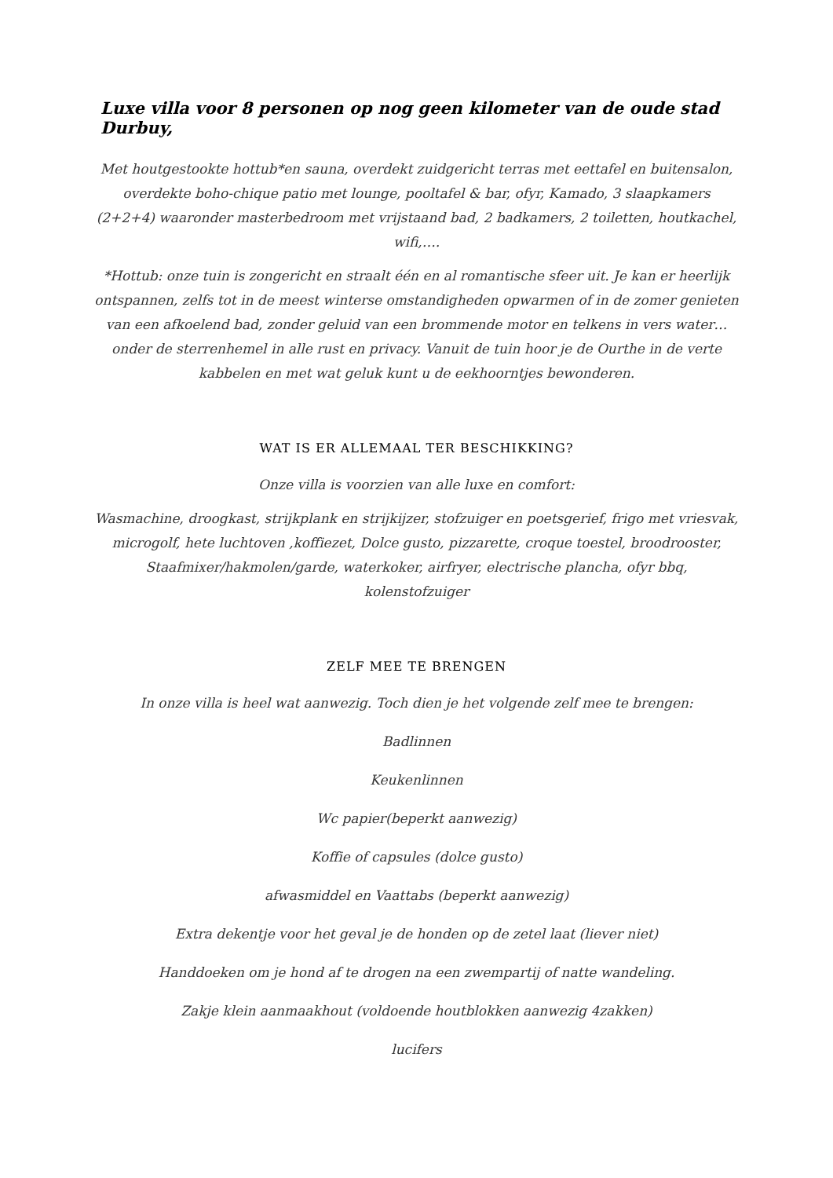Luxe villa voor 8 personen op nog geen kilometer van de oude stad Durbuy,
Met houtgestookte hottub*en sauna, overdekt zuidgericht terras met eettafel en buitensalon, overdekte boho-chique patio met lounge, pooltafel & bar, ofyr, Kamado, 3 slaapkamers (2+2+4) waaronder masterbedroom met vrijstaand bad, 2 badkamers, 2 toiletten, houtkachel, wifi,….
*Hottub: onze tuin is zongericht en straalt één en al romantische sfeer uit. Je kan er heerlijk ontspannen, zelfs tot in de meest winterse omstandigheden opwarmen of in de zomer genieten van een afkoelend bad, zonder geluid van een brommende motor en telkens in vers water…onder de sterrenhemel in alle rust en privacy. Vanuit de tuin hoor je de Ourthe in de verte kabbelen en met wat geluk kunt u de eekhoorntjes bewonderen.
WAT IS ER ALLEMAAL TER BESCHIKKING?
Onze villa is voorzien van alle luxe en comfort:
Wasmachine, droogkast, strijkplank en strijkijzer, stofzuiger en poetsgerief, frigo met vriesvak, microgolf, hete luchtoven ,koffiezet, Dolce gusto, pizzarette, croque toestel, broodrooster, Staafmixer/hakmolen/garde, waterkoker, airfryer, electrische plancha, ofyr bbq, kolenstofzuiger
ZELF MEE TE BRENGEN
In onze villa is heel wat aanwezig. Toch dien je het volgende zelf mee te brengen:
Badlinnen
Keukenlinnen
Wc papier(beperkt aanwezig)
Koffie of capsules (dolce gusto)
afwasmiddel en Vaattabs (beperkt aanwezig)
Extra dekentje voor het geval je de honden op de zetel laat (liever niet)
Handdoeken om je hond af te drogen na een zwempartij of natte wandeling.
Zakje klein aanmaakhout (voldoende houtblokken aanwezig 4zakken)
lucifers